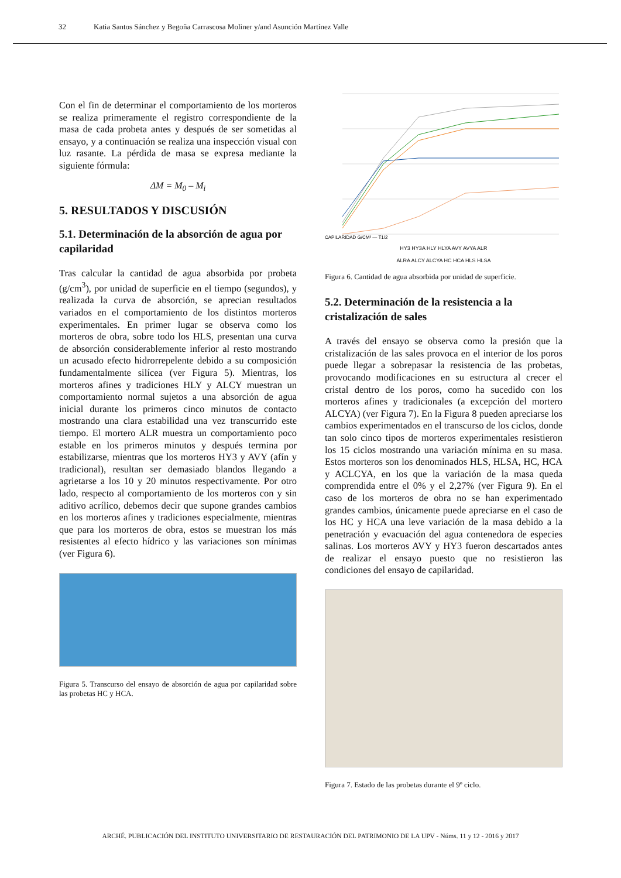32 Katia Santos Sánchez y Begoña Carrascosa Moliner y/and Asunción Martínez Valle
Con el fin de determinar el comportamiento de los morteros se realiza primeramente el registro correspondiente de la masa de cada probeta antes y después de ser sometidas al ensayo, y a continuación se realiza una inspección visual con luz rasante. La pérdida de masa se expresa mediante la siguiente fórmula:
ΔM = M<sub>0</sub> – M<sub>i</sub>
5. RESULTADOS Y DISCUSIÓN
5.1. Determinación de la absorción de agua por capilaridad
Tras calcular la cantidad de agua absorbida por probeta (g/cm<sup>3</sup>), por unidad de superficie en el tiempo (segundos), y realizada la curva de absorción, se aprecian resultados variados en el comportamiento de los distintos morteros experimentales. En primer lugar se observa como los morteros de obra, sobre todo los HLS, presentan una curva de absorción considerablemente inferior al resto mostrando un acusado efecto hidrorrepelente debido a su composición fundamentalmente silícea (ver Figura 5). Mientras, los morteros afines y tradiciones HLY y ALCY muestran un comportamiento normal sujetos a una absorción de agua inicial durante los primeros cinco minutos de contacto mostrando una clara estabilidad una vez transcurrido este tiempo. El mortero ALR muestra un comportamiento poco estable en los primeros minutos y después termina por estabilizarse, mientras que los morteros HY3 y AVY (afín y tradicional), resultan ser demasiado blandos llegando a agrietarse a los 10 y 20 minutos respectivamente. Por otro lado, respecto al comportamiento de los morteros con y sin aditivo acrílico, debemos decir que supone grandes cambios en los morteros afines y tradiciones especialmente, mientras que para los morteros de obra, estos se muestran los más resistentes al efecto hídrico y las variaciones son mínimas (ver Figura 6).
Figura 5. Transcurso del ensayo de absorción de agua por capilaridad sobre las probetas HC y HCA.
CAPILARIDAD G/CM³ — T1/2
HY3 HY3A HLY HLYA AVY AVYA ALR
ALRA ALCY ALCYA HC HCA HLS HLSA
Figura 6. Cantidad de agua absorbida por unidad de superficie.
5.2. Determinación de la resistencia a la cristalización de sales
A través del ensayo se observa como la presión que la cristalización de las sales provoca en el interior de los poros puede llegar a sobrepasar la resistencia de las probetas, provocando modificaciones en su estructura al crecer el cristal dentro de los poros, como ha sucedido con los morteros afines y tradicionales (a excepción del mortero ALCYA) (ver Figura 7). En la Figura 8 pueden apreciarse los cambios experimentados en el transcurso de los ciclos, donde tan solo cinco tipos de morteros experimentales resistieron los 15 ciclos mostrando una variación mínima en su masa. Estos morteros son los denominados HLS, HLSA, HC, HCA y ACLCYA, en los que la variación de la masa queda comprendida entre el 0% y el 2,27% (ver Figura 9). En el caso de los morteros de obra no se han experimentado grandes cambios, únicamente puede apreciarse en el caso de los HC y HCA una leve variación de la masa debido a la penetración y evacuación del agua contenedora de especies salinas. Los morteros AVY y HY3 fueron descartados antes de realizar el ensayo puesto que no resistieron las condiciones del ensayo de capilaridad.
Figura 7. Estado de las probetas durante el 9º ciclo.
ARCHÉ. PUBLICACIÓN DEL INSTITUTO UNIVERSITARIO DE RESTAURACIÓN DEL PATRIMONIO DE LA UPV - Núms. 11 y 12 - 2016 y 2017